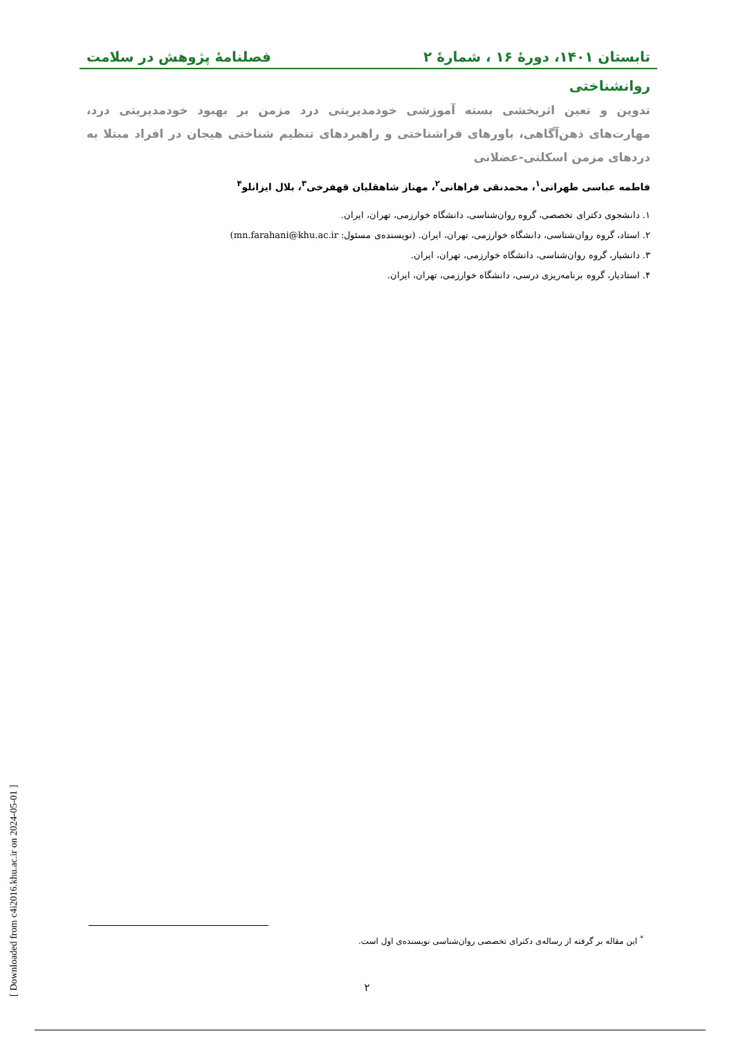تابستان ۱۴۰۱، دورهٔ ۱۶ ، شمارهٔ ۲ فصلنامهٔ پژوهش در سلامت
روانشناختی
تدوین و تعین اثربخشی بسته آموزشی خودمدیریتی درد مزمن بر بهبود خودمدیریتی درد، مهارت‌های ذهن‌آگاهی، باورهای فراشناختی و راهبردهای تنظیم شناختی هیجان در افراد مبتلا به دردهای مزمن اسکلتی-عضلانی
فاطمه عباسی طهرانی<sup>۱</sup>، محمدنقی فراهانی<sup>۲</sup>، مهناز شاهقلیان قهفرخی<sup>۳</sup>، بلال ایزانلو<sup>۴</sup>
۱. دانشجوی دکترای تخصصی، گروه روان‌شناسی، دانشگاه خوارزمی، تهران، ایران.
۲. استاد، گروه روان‌شناسی، دانشگاه خوارزمی، تهران، ایران. (نویسنده‌ی مسئول: mn.farahani@khu.ac.ir)
۳. دانشیار، گروه روان‌شناسی، دانشگاه خوارزمی، تهران، ایران.
۴. استادیار، گروه برنامه‌ریزی درسی، دانشگاه خوارزمی، تهران، ایران.
<sup>*</sup> این مقاله بر گرفته از رساله‌ی دکترای تخصصی روان‌شناسی نویسنده‌ی اول است.
۲
[ Downloaded from c4i2016.khu.ac.ir on 2024-05-01 ]